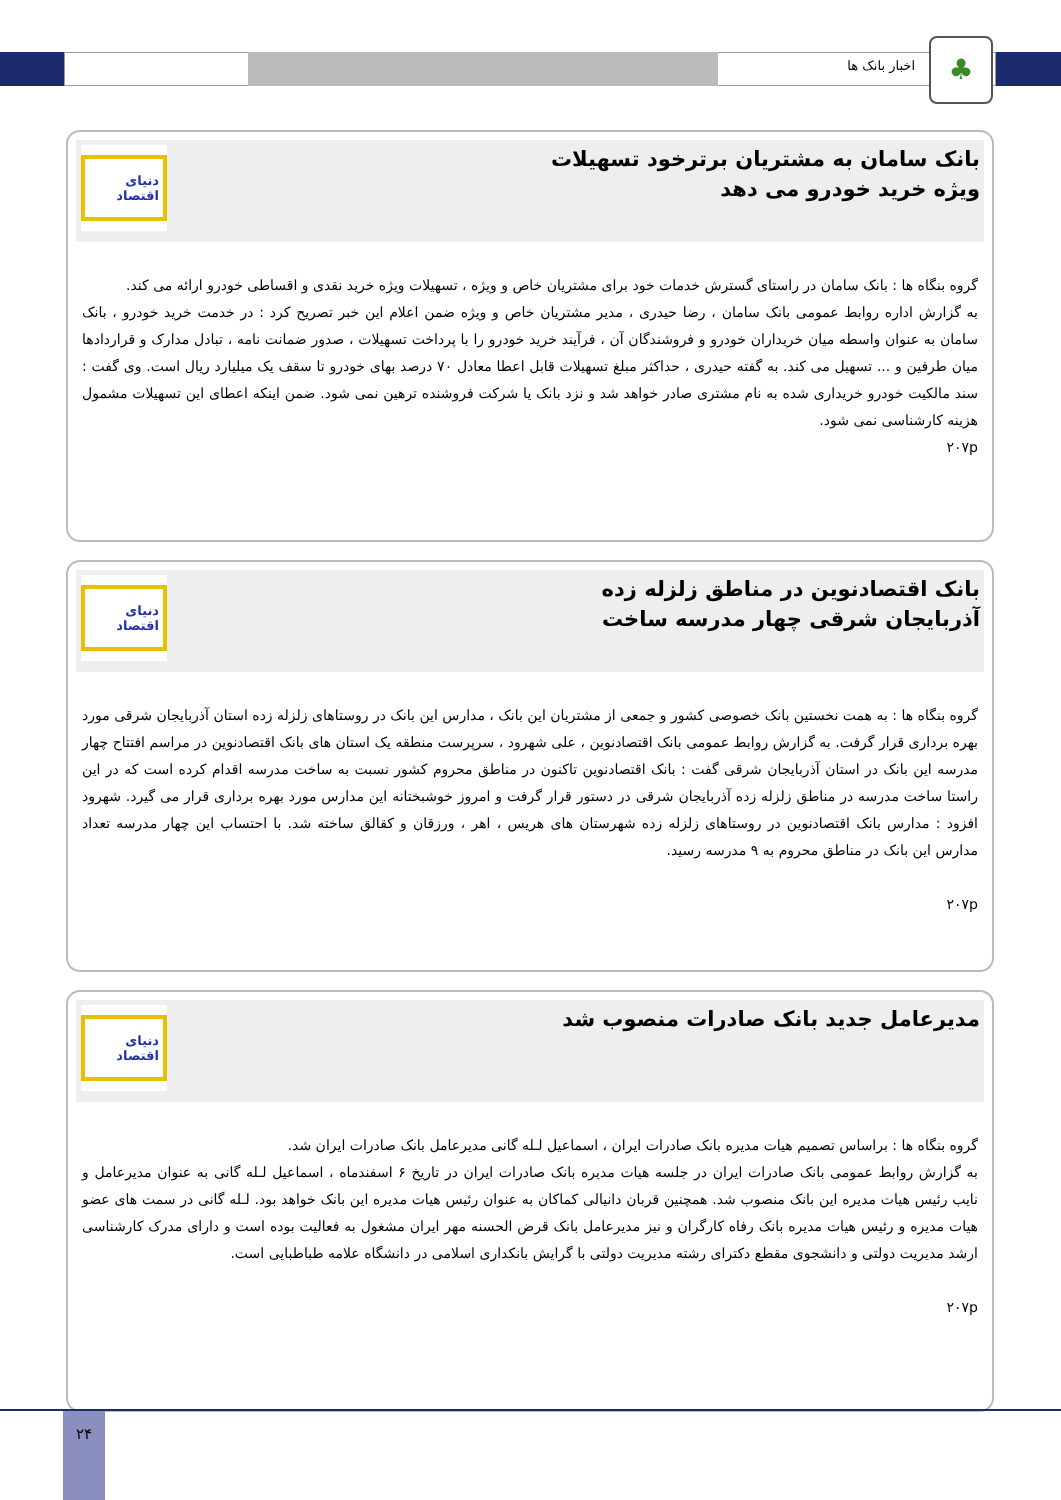اخبار بانک ها ♣
بانک سامان به مشتریان برترخود تسهیلات ویژه خرید خودرو می دهد
دنیای اقتصاد
گروه بنگاه ها : بانک سامان در راستای گسترش خدمات خود برای مشتریان خاص و ویژه ، تسهیلات ویژه خرید نقدی و اقساطی خودرو ارائه می کند.
به گزارش اداره روابط عمومی بانک سامان ، رضا حیدری ، مدیر مشتریان خاص و ویژه ضمن اعلام این خبر تصریح کرد : در خدمت خرید خودرو ، بانک سامان به عنوان واسطه میان خریداران خودرو و فروشندگان آن ، فرآیند خرید خودرو را با پرداخت تسهیلات ، صدور ضمانت نامه ، تبادل مدارک و قراردادها میان طرفین و ... تسهیل می کند. به گفته حیدری ، حداکثر مبلغ تسهیلات قابل اعطا معادل ۷۰ درصد بهای خودرو تا سقف یک میلیارد ریال است. وی گفت : سند مالکیت خودرو خریداری شده به نام مشتری صادر خواهد شد و نزد بانک یا شرکت فروشنده ترهین نمی شود. ضمن اینکه اعطای این تسهیلات مشمول هزینه کارشناسی نمی شود.
۲۰۷p
بانک اقتصادنوین در مناطق زلزله زده آذربایجان شرقی چهار مدرسه ساخت
دنیای اقتصاد
گروه بنگاه ها : به همت نخستین بانک خصوصی کشور و جمعی از مشتریان این بانک ، مدارس این بانک در روستاهای زلزله زده استان آذربایجان شرقی مورد بهره برداری قرار گرفت. به گزارش روابط عمومی بانک اقتصادنوین ، علی شهرود ، سرپرست منطقه یک استان های بانک اقتصادنوین در مراسم افتتاح چهار مدرسه این بانک در استان آذربایجان شرقی گفت : بانک اقتصادنوین تاکنون در مناطق محروم کشور نسبت به ساخت مدرسه اقدام کرده است که در این راستا ساخت مدرسه در مناطق زلزله زده آذربایجان شرقی در دستور قرار گرفت و امروز خوشبختانه این مدارس مورد بهره برداری قرار می گیرد. شهرود افزود : مدارس بانک اقتصادنوین در روستاهای زلزله زده شهرستان های هریس ، اهر ، ورزقان و کقالق ساخته شد. با احتساب این چهار مدرسه تعداد مدارس این بانک در مناطق محروم به ۹ مدرسه رسید.
۲۰۷p
مدیرعامل جدید بانک صادرات منصوب شد
دنیای اقتصاد
گروه بنگاه ها : براساس تصمیم هیات مدیره بانک صادرات ایران ، اسماعیل لـله گانی مدیرعامل بانک صادرات ایران شد.
به گزارش روابط عمومی بانک صادرات ایران در جلسه هیات مدیره بانک صادرات ایران در تاریخ ۶ اسفندماه ، اسماعیل لـله گانی به عنوان مدیرعامل و نایب رئیس هیات مدیره این بانک منصوب شد. همچنین قربان دانیالی کماکان به عنوان رئیس هیات مدیره این بانک خواهد بود. لـله گانی در سمت های عضو هیات مدیره و رئیس هیات مدیره بانک رفاه کارگران و نیز مدیرعامل بانک قرض الحسنه مهر ایران مشغول به فعالیت بوده است و دارای مدرک کارشناسی ارشد مدیریت دولتی و دانشجوی مقطع دکترای رشته مدیریت دولتی با گرایش بانکداری اسلامی در دانشگاه علامه طباطبایی است.
۲۰۷p
۲۴